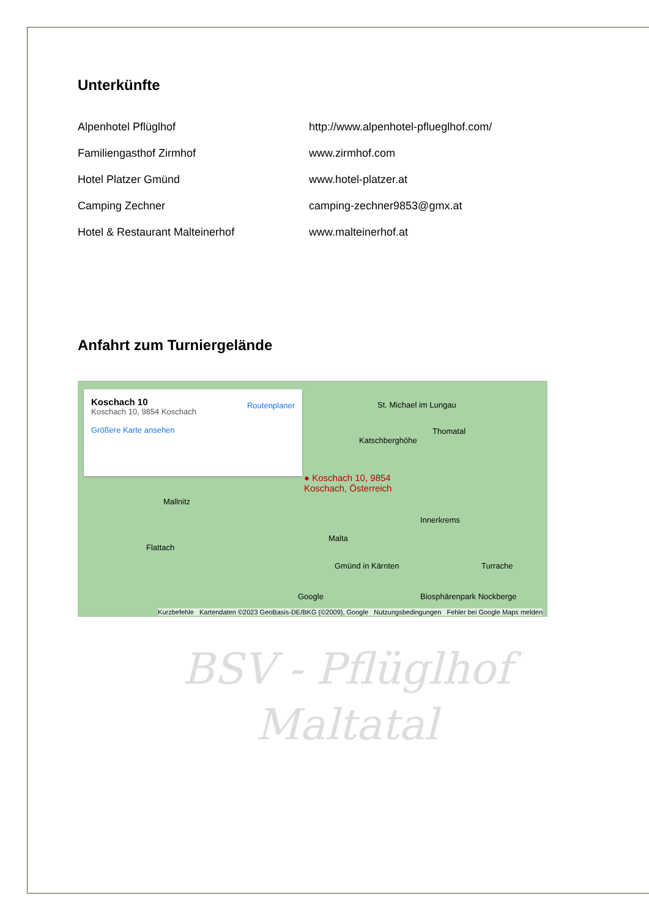Unterkünfte
Alpenhotel Pflüglhof http://www.alpenhotel-pflueglhof.com/
Familiengasthof Zirmhof www.zirmhof.com
Hotel Platzer Gmünd www.hotel-platzer.at
Camping Zechner camping-zechner9853@gmx.at
Hotel & Restaurant Malteinerhof www.malteinerhof.at
Anfahrt zum Turniergelände
Koschach 10
Koschach 10, 9854 Koschach Routenplaner
Größere Karte ansehen
St. Michael im Lungau
Thomatal
Katschberghöhe
● Koschach 10, 9854
Koschach, Österreich
Mallnitz
Innerkrems
Malta
Flattach
Gmünd in Kärnten Turrache
Biosphärenpark Nockberge
Google
Kurzbefehle Kartendaten ©2023 GeoBasis-DE/BKG (©2009), Google Nutzungsbedingungen Fehler bei Google Maps melden
BSV - Pflüglhof
Maltatal